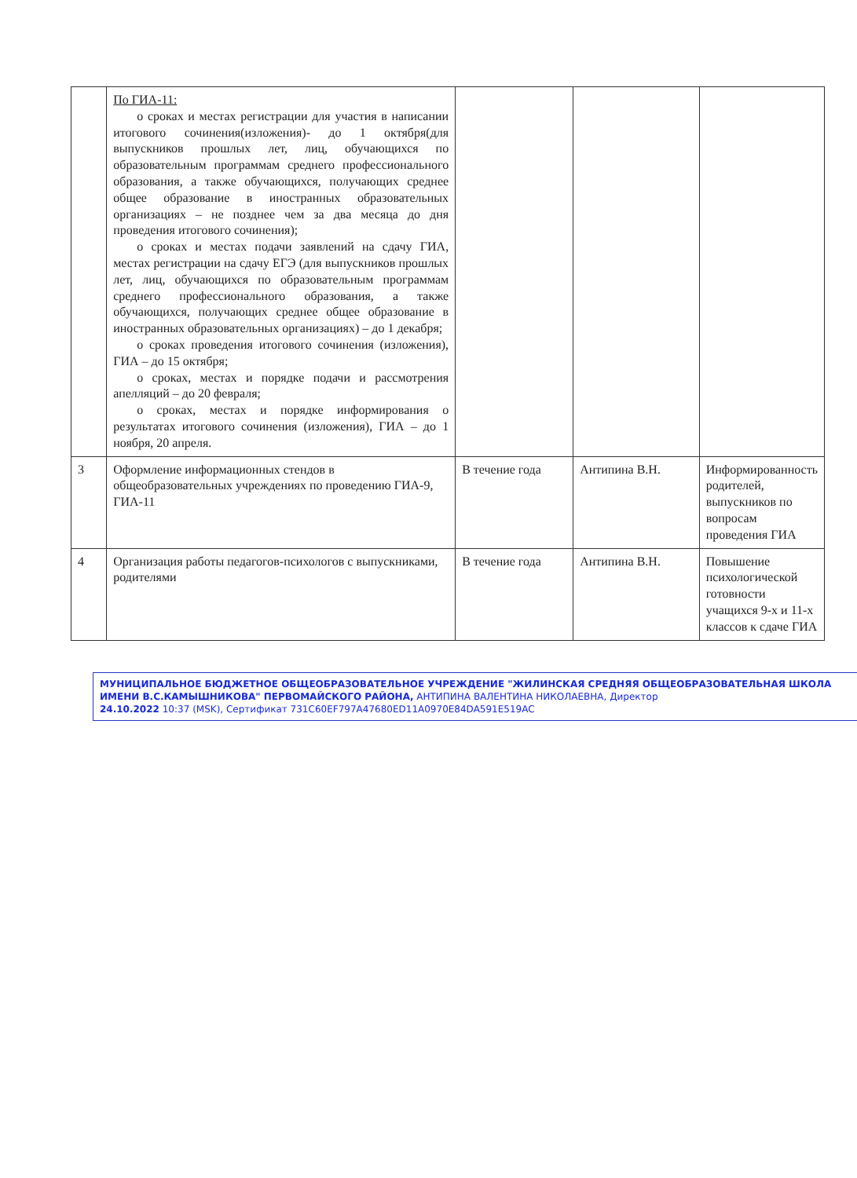| | По ГИА-11: о сроках и местах регистрации для участия в написании итогового сочинения(изложения)- до 1 октября(для выпускников прошлых лет, лиц, обучающихся по образовательным программам среднего профессионального образования, а также обучающихся, получающих среднее общее образование в иностранных образовательных организациях – не позднее чем за два месяца до дня проведения итогового сочинения); о сроках и местах подачи заявлений на сдачу ГИА, местах регистрации на сдачу ЕГЭ (для выпускников прошлых лет, лиц, обучающихся по образовательным программам среднего профессионального образования, а также обучающихся, получающих среднее общее образование в иностранных образовательных организациях) – до 1 декабря; о сроках проведения итогового сочинения (изложения), ГИА – до 15 октября; о сроках, местах и порядке подачи и рассмотрения апелляций – до 20 февраля; о сроках, местах и порядке информирования о результатах итогового сочинения (изложения), ГИА – до 1 ноября, 20 апреля. | | | |
| 3 | Оформление информационных стендов в общеобразовательных учреждениях по проведению ГИА-9, ГИА-11 | В течение года | Антипина В.Н. | Информированность родителей, выпускников по вопросам проведения ГИА |
| 4 | Организация работы педагогов-психологов с выпускниками, родителями | В течение года | Антипина В.Н. | Повышение психологической готовности учащихся 9-х и 11-х классов к сдаче ГИА |
МУНИЦИПАЛЬНОЕ БЮДЖЕТНОЕ ОБЩЕОБРАЗОВАТЕЛЬНОЕ УЧРЕЖДЕНИЕ "ЖИЛИНСКАЯ СРЕДНЯЯ ОБЩЕОБРАЗОВАТЕЛЬНАЯ ШКОЛА ИМЕНИ В.С.КАМЫШНИКОВА" ПЕРВОМАЙСКОГО РАЙОНА, АНТИПИНА ВАЛЕНТИНА НИКОЛАЕВНА, Директор
24.10.2022 10:37 (MSK), Сертификат 731C60EF797A47680ED11A0970E84DA591E519AC